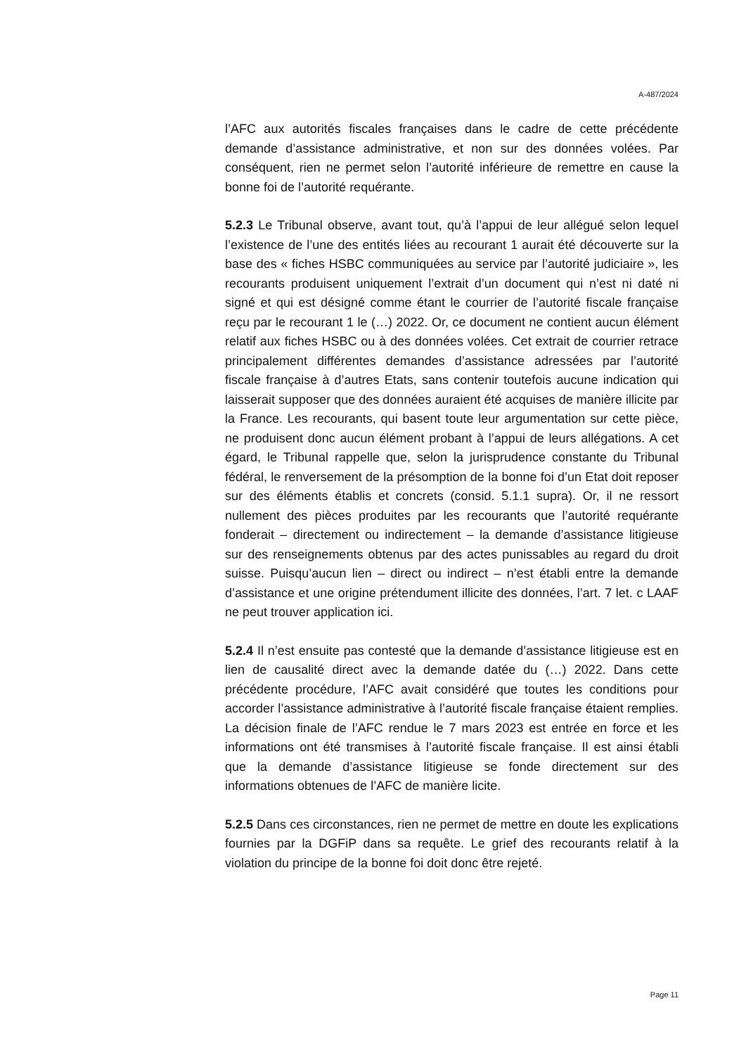A-487/2024
l’AFC aux autorités fiscales françaises dans le cadre de cette précédente demande d’assistance administrative, et non sur des données volées. Par conséquent, rien ne permet selon l’autorité inférieure de remettre en cause la bonne foi de l’autorité requérante.
5.2.3 Le Tribunal observe, avant tout, qu’à l’appui de leur allégué selon lequel l’existence de l’une des entités liées au recourant 1 aurait été découverte sur la base des « fiches HSBC communiquées au service par l’autorité judiciaire », les recourants produisent uniquement l’extrait d’un document qui n’est ni daté ni signé et qui est désigné comme étant le courrier de l’autorité fiscale française reçu par le recourant 1 le (…) 2022. Or, ce document ne contient aucun élément relatif aux fiches HSBC ou à des données volées. Cet extrait de courrier retrace principalement différentes demandes d’assistance adressées par l’autorité fiscale française à d’autres Etats, sans contenir toutefois aucune indication qui laisserait supposer que des données auraient été acquises de manière illicite par la France. Les recourants, qui basent toute leur argumentation sur cette pièce, ne produisent donc aucun élément probant à l’appui de leurs allégations. A cet égard, le Tribunal rappelle que, selon la jurisprudence constante du Tribunal fédéral, le renversement de la présomption de la bonne foi d’un Etat doit reposer sur des éléments établis et concrets (consid. 5.1.1 supra). Or, il ne ressort nullement des pièces produites par les recourants que l’autorité requérante fonderait – directement ou indirectement – la demande d’assistance litigieuse sur des renseignements obtenus par des actes punissables au regard du droit suisse. Puisqu’aucun lien – direct ou indirect – n’est établi entre la demande d’assistance et une origine prétendument illicite des données, l’art. 7 let. c LAAF ne peut trouver application ici.
5.2.4 Il n’est ensuite pas contesté que la demande d’assistance litigieuse est en lien de causalité direct avec la demande datée du (…) 2022. Dans cette précédente procédure, l’AFC avait considéré que toutes les conditions pour accorder l’assistance administrative à l’autorité fiscale française étaient remplies. La décision finale de l’AFC rendue le 7 mars 2023 est entrée en force et les informations ont été transmises à l’autorité fiscale française. Il est ainsi établi que la demande d’assistance litigieuse se fonde directement sur des informations obtenues de l’AFC de manière licite.
5.2.5 Dans ces circonstances, rien ne permet de mettre en doute les explications fournies par la DGFiP dans sa requête. Le grief des recourants relatif à la violation du principe de la bonne foi doit donc être rejeté.
Page 11